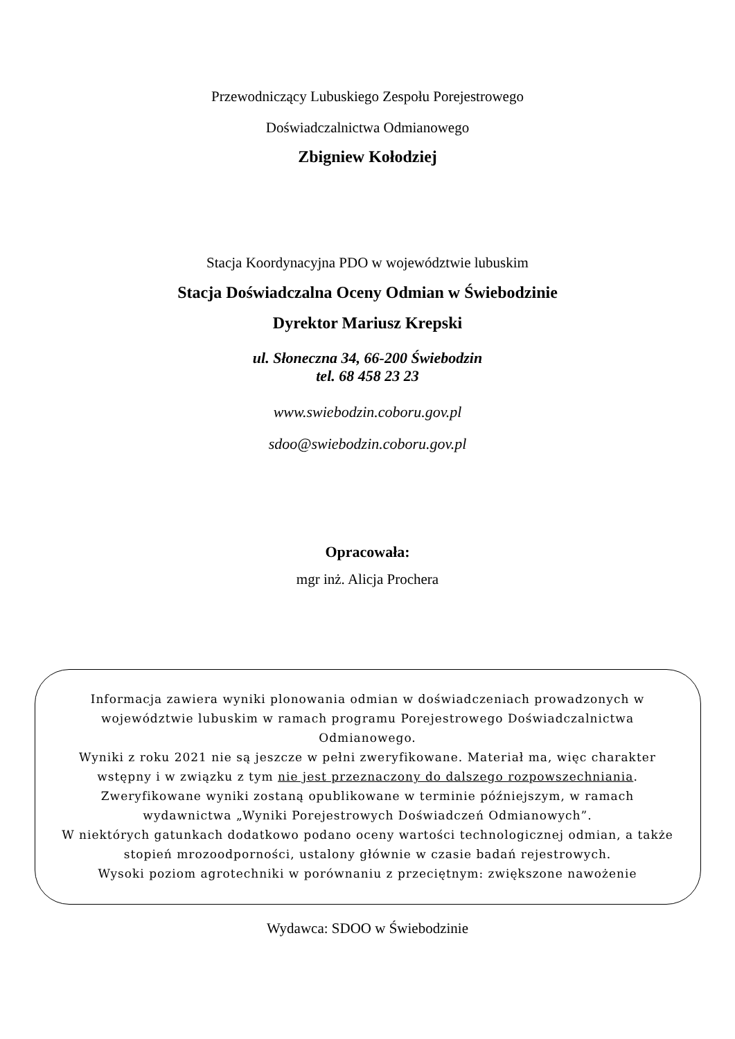Przewodniczący Lubuskiego Zespołu Porejestrowego
Doświadczalnictwa Odmianowego
Zbigniew Kołodziej
Stacja Koordynacyjna PDO w województwie lubuskim
Stacja Doświadczalna Oceny Odmian w Świebodzinie
Dyrektor Mariusz Krepski
ul. Słoneczna 34, 66-200 Świebodzin
tel. 68 458 23 23
www.swiebodzin.coboru.gov.pl
sdoo@swiebodzin.coboru.gov.pl
Opracowała:
mgr inż. Alicja Prochera
Informacja zawiera wyniki plonowania odmian w doświadczeniach prowadzonych w województwie lubuskim w ramach programu Porejestrowego Doświadczalnictwa Odmianowego.
Wyniki z roku 2021 nie są jeszcze w pełni zweryfikowane. Materiał ma, więc charakter wstępny i w związku z tym nie jest przeznaczony do dalszego rozpowszechniania. Zweryfikowane wyniki zostaną opublikowane w terminie późniejszym, w ramach wydawnictwa „Wyniki Porejestrowych Doświadczeń Odmianowych”.
W niektórych gatunkach dodatkowo podano oceny wartości technologicznej odmian, a także stopień mrozoodporności, ustalony głównie w czasie badań rejestrowych.
Wysoki poziom agrotechniki w porównaniu z przeciętnym: zwiększone nawożenie
Wydawca: SDOO w Świebodzinie